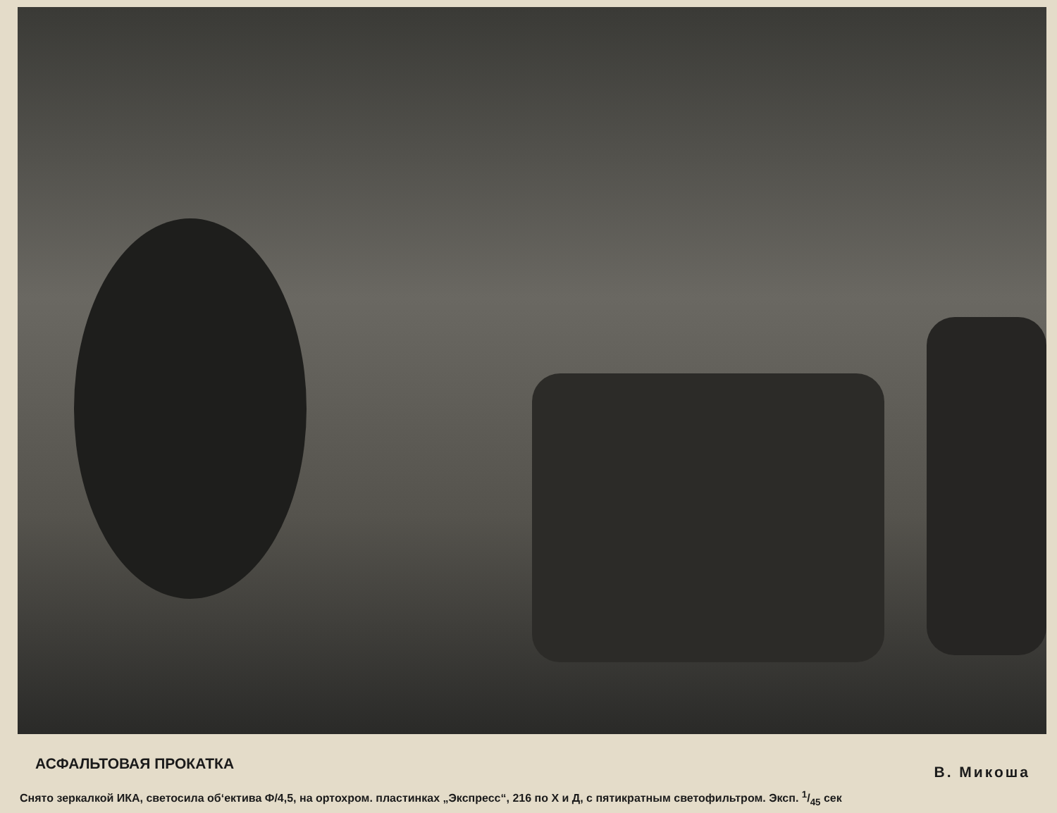АСФАЛЬТОВАЯ ПРОКАТКА В. Микоша
Снято зеркалкой ИКА, светосила об‘ектива Ф/4,5, на ортохром. пластинках „Экспресс“, 216 по Х и Д, с пятикратным светофильтром. Эксп. 1/45 сек